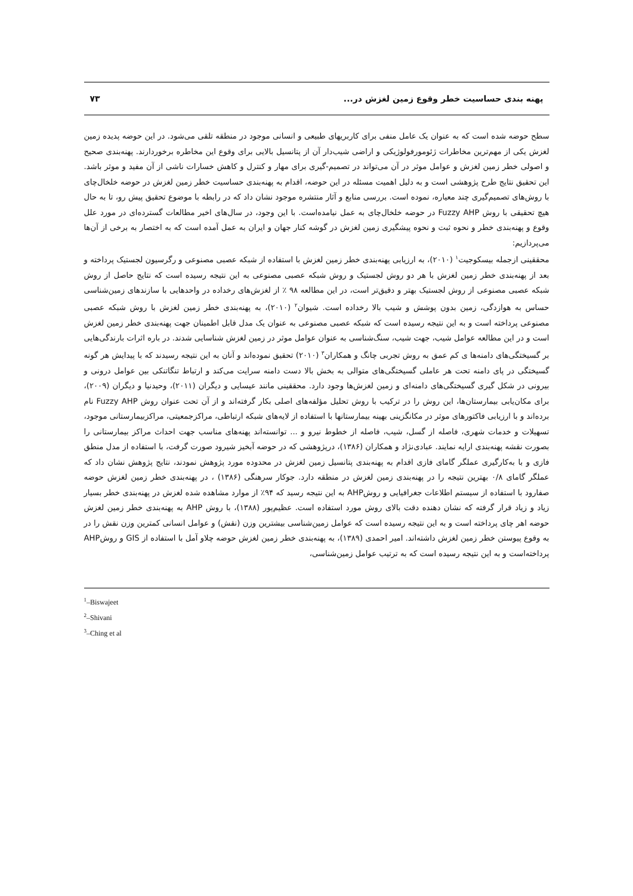پهنه بندی حساسیت خطر وقوع زمین لغزش در... ۷۳
سطح حوضه شده است که به عنوان یک عامل منفی برای کاربریهای طبیعی و انسانی موجود در منطقه تلقی می‌شود. در این حوضه پدیده زمین لغزش یکی از مهم‌ترین مخاطرات ژئومورفولوژیکی و اراضی شیب‌دار آن از پتانسیل بالایی برای وقوع این مخاطره برخوردارند. پهنه‌بندی صحیح و اصولی خطر زمین لغزش و عوامل موثر در آن می‌تواند در تصمیم-گیری برای مهار و کنترل و کاهش خسارات ناشی از آن مفید و موثر باشد. این تحقیق نتایج طرح پژوهشی است و به دلیل اهمیت مسئله در این حوضه، اقدام به پهنه‌بندی حساسیت خطر زمین لغزش در حوضه خلخال‌چای با روش‌های تصمیم‌گیری چند معیاره، نموده است. بررسی منابع و آثار منتشره موجود نشان داد که در رابطه با موضوع تحقیق پیش رو، تا به حال هیچ تحقیقی با روش Fuzzy AHP در حوضه خلخال‌چای به عمل نیامده‌است. با این وجود، در سال‌های اخیر مطالعات گسترده‌ای در مورد علل وقوع و پهنه‌بندی خطر و نحوه ثبت و نحوه پیشگیری زمین لغزش در گوشه کنار جهان و ایران به عمل آمده است که به اختصار به برخی از آن‌ها می‌پردازیم:
محققینی ازجمله بیسکوجیت<sup>۱</sup> (۲۰۱۰)، به ارزیابی پهنه‌بندی خطر زمین لغزش با استفاده از شبکه عصبی مصنوعی و رگرسیون لجستیک پرداخته و بعد از پهنه‌بندی خطر زمین لغزش با هر دو روش لجستیک و روش شبکه عصبی مصنوعی به این نتیجه رسیده است که نتایج حاصل از روش شبکه عصبی مصنوعی از روش لجستیک بهتر و دقیق‌تر است، در این مطالعه ۹۸ ٪ از لغزش‌های رخداده در واحدهایی با سازندهای زمین‌شناسی حساس به هوازدگی، زمین بدون پوشش و شیب بالا رخداده است. شیوان<sup>۲</sup> (۲۰۱۰)، به پهنه‌بندی خطر زمین لغزش با روش شبکه عصبی مصنوعی پرداخته است و به این نتیجه رسیده است که شبکه عصبی مصنوعی به عنوان یک مدل قابل اطمینان جهت پهنه‌بندی خطر زمین لغزش است و در این مطالعه عوامل شیب، جهت شیب، سنگ‌شناسی به عنوان عوامل موثر در زمین لغزش شناسایی شدند. در باره اثرات بارندگی‌هایی بر گسیختگی‌های دامنه‌ها ی کم عمق به روش تجربی چانگ و همکاران<sup>۳</sup> (۲۰۱۰) تحقیق نموده‌اند و آنان به این نتیجه رسیدند که با پیدایش هر گونه گسیختگی در پای دامنه تحت هر عاملی گسیختگی‌های متوالی به بخش بالا دست دامنه سرایت می‌کند و ارتباط تنگاتنکی بین عوامل درونی و بیرونی در شکل گیری گسیختگی‌های دامنه‌ای و زمین لغزش‌ها وجود دارد. محققینی مانند عیسایی و دیگران (۲۰۱۱)، وحیدنیا و دیگران (۲۰۰۹)، برای مکان‌یابی بیمارستان‌ها، این روش را در ترکیب با روش تحلیل مؤلفه‌های اصلی بکار گرفته‌اند و از آن تحت عنوان روش Fuzzy AHP نام برده‌اند و با ارزیابی فاکتورهای موثر در مکانگزینی بهینه بیمارستانها با استفاده از لایه‌های شبکه ارتباطی، مراکزجمعیتی، مراکزبیمارستانی موجود، تسهیلات و خدمات شهری، فاصله از گسل، شیب، فاصله از خطوط نیرو و ... توانسته‌اند پهنه‌های مناسب جهت احداث مراکز بیمارستانی را بصورت نقشه پهنه‌بندی ارایه نمایند. عبادی‌نژاد و همکاران (۱۳۸۶)، درپژوهشی که در حوضه آبخیز شیرود صورت گرفت، با استفاده از مدل منطق فازی و با به‌کارگیری عملگر گامای فازی اقدام به پهنه‌بندی پتانسیل زمین لغزش در محدوده مورد پژوهش نمودند، نتایج پژوهش نشان داد که عملگر گامای ۰/۸ بهترین نتیجه را در پهنه‌بندی زمین لغزش در منطقه دارد. جوکار سرهنگی (۱۳۸۶) ، در پهنه‌بندی خطر زمین لغزش حوضه صفارود با استفاده از سیستم اطلاعات جغرافیایی و روشAHP به این نتیجه رسید که ۹۴٪ از موارد مشاهده شده لغزش در پهنه‌بندی خطر بسیار زیاد و زیاد قرار گرفته که نشان دهنده دقت بالای روش مورد استفاده است. عظیم‌پور (۱۳۸۸)، با روش AHP به پهنه‌بندی خطر زمین لغزش حوضه اهر چای پرداخته است و به این نتیجه رسیده است که عوامل زمین‌شناسی بیشترین وزن (نقش) و عوامل انسانی کمترین وزن نقش را در به وقوع پیوستن خطر زمین لغزش داشته‌اند. امیر احمدی (۱۳۸۹)، به پهنه‌بندی خطر زمین لغزش حوضه چلاو آمل با استفاده از GIS و روشAHP پرداخته‌است و به این نتیجه رسیده است که به ترتیب عوامل زمین‌شناسی،
<sup>1</sup>–Biswajeet
<sup>2</sup>–Shivani
<sup>3</sup>–Ching et al